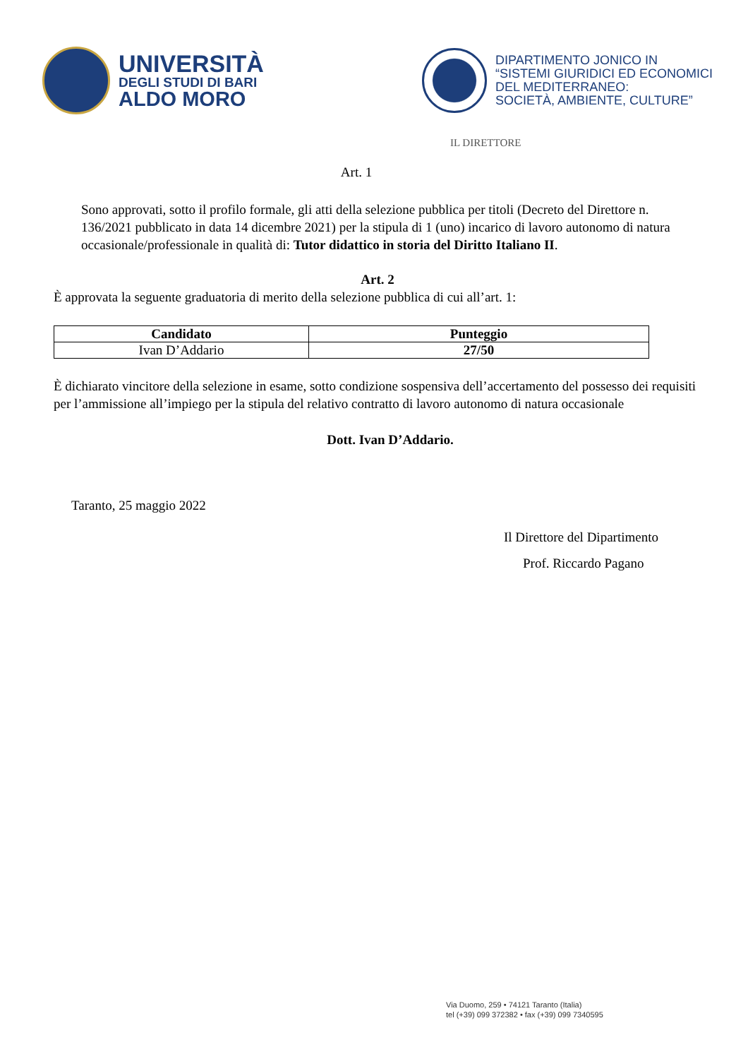UNIVERSITÀ
DEGLI STUDI DI BARI
ALDO MORO
DIPARTIMENTO JONICO IN
“SISTEMI GIURIDICI ED ECONOMICI
DEL MEDITERRANEO:
SOCIETÀ, AMBIENTE, CULTURE”
IL DIRETTORE
Art. 1
Sono approvati, sotto il profilo formale, gli atti della selezione pubblica per titoli (Decreto del Direttore n. 136/2021 pubblicato in data 14 dicembre 2021) per la stipula di 1 (uno) incarico di lavoro autonomo di natura occasionale/professionale in qualità di: Tutor didattico in storia del Diritto Italiano II.
Art. 2
È approvata la seguente graduatoria di merito della selezione pubblica di cui all’art. 1:
| Candidato | Punteggio |
| --- | --- |
| Ivan D’Addario | 27/50 |
È dichiarato vincitore della selezione in esame, sotto condizione sospensiva dell’accertamento del possesso dei requisiti per l’ammissione all’impiego per la stipula del relativo contratto di lavoro autonomo di natura occasionale
Dott. Ivan D’Addario.
Taranto, 25 maggio 2022
Il Direttore del Dipartimento
Prof. Riccardo Pagano
Via Duomo, 259 • 74121 Taranto (Italia)
tel (+39) 099 372382 • fax (+39) 099 7340595